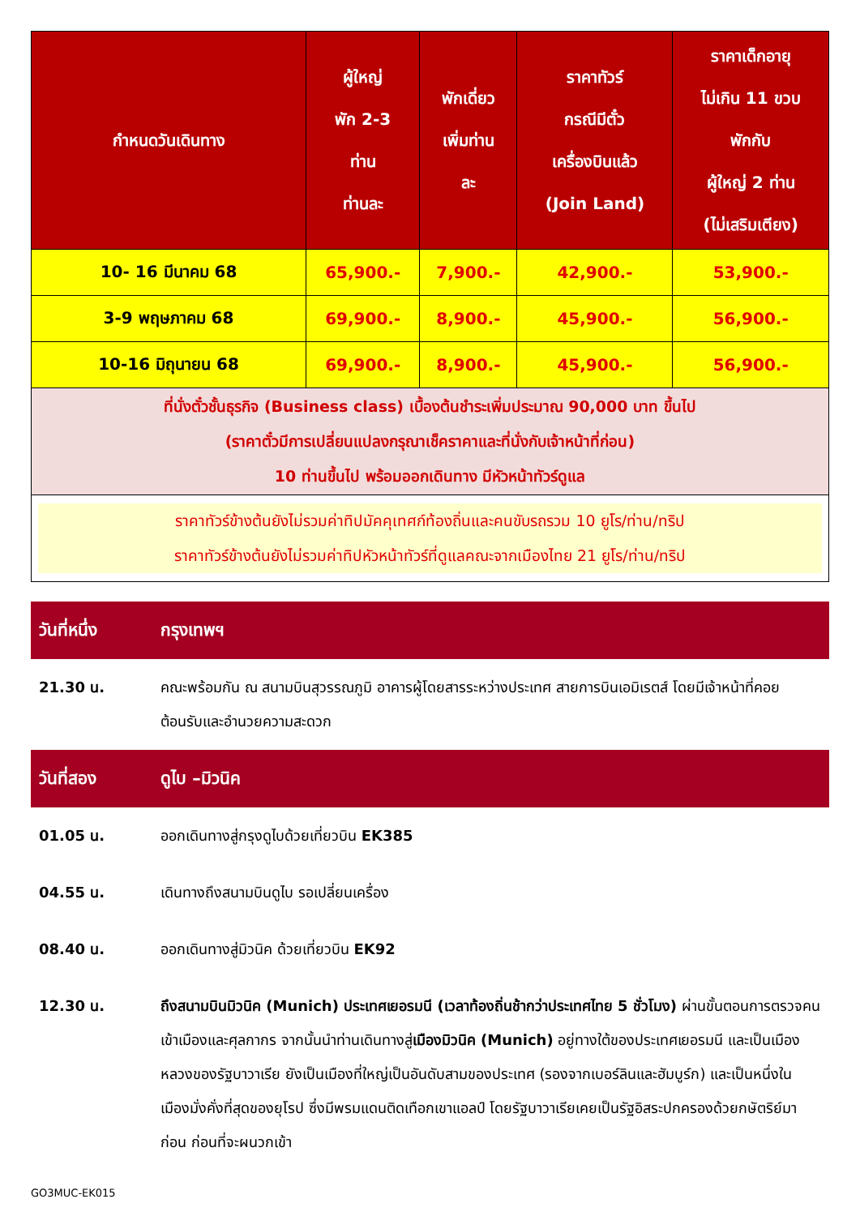| กำหนดวันเดินทาง | ผู้ใหญ่ พัก 2-3 ท่าน ท่านละ | พักเดี่ยว เพิ่มท่าน ละ | ราคาทัวร์ กรณีมีตั๋ว เครื่องบินแล้ว (Join Land) | ราคาเด็กอายุ ไม่เกิน 11 ขวบ พักกับ ผู้ใหญ่ 2 ท่าน (ไม่เสริมเตียง) |
| --- | --- | --- | --- | --- |
| 10- 16 มีนาคม 68 | 65,900.- | 7,900.- | 42,900.- | 53,900.- |
| 3-9 พฤษภาคม 68 | 69,900.- | 8,900.- | 45,900.- | 56,900.- |
| 10-16 มิถุนายน 68 | 69,900.- | 8,900.- | 45,900.- | 56,900.- |
| ที่นั่งตั๋วชั้นธุรกิจ (Business class) เบื้องต้นชำระเพิ่มประมาณ 90,000 บาท ขึ้นไป (ราคาตั๋วมีการเปลี่ยนแปลงกรุณาเช็คราคาและที่นั่งกับเจ้าหน้าที่ก่อน) 10 ท่านขึ้นไป พร้อมออกเดินทาง มีหัวหน้าทัวร์ดูแล | | | | |
| ราคาทัวร์ข้างต้นยังไม่รวมค่าทิปมัคคุเทศก์ท้องถิ่นและคนขับรถรวม 10 ยูโร/ท่าน/ทริป ราคาทัวร์ข้างต้นยังไม่รวมค่าทิปหัวหน้าทัวร์ที่ดูแลคณะจากเมืองไทย 21 ยูโร/ท่าน/ทริป | | | | |
| วันที่หนึ่ง | กรุงเทพฯ |
| --- | --- |
| 21.30 น. | คณะพร้อมกัน ณ สนามบินสุวรรณภูมิ อาคารผู้โดยสารระหว่างประเทศ สายการบินเอมิเรตส์ โดยมีเจ้าหน้าที่คอยต้อนรับและอำนวยความสะดวก |
| วันที่สอง | ดูไบ –มิวนิค |
| 01.05 น. | ออกเดินทางสู่กรุงดูไบด้วยเที่ยวบิน EK385 |
| 04.55 น. | เดินทางถึงสนามบินดูไบ รอเปลี่ยนเครื่อง |
| 08.40 น. | ออกเดินทางสู่มิวนิค ด้วยเที่ยวบิน EK92 |
| 12.30 น. | ถึงสนามบินมิวนิค (Munich) ประเทศเยอรมนี (เวลาท้องถิ่นช้ากว่าประเทศไทย 5 ชั่วโมง) ผ่านขั้นตอนการตรวจคนเข้าเมืองและศุลกากร จากนั้นนำท่านเดินทางสู่ เมืองมิวนิค (Munich) อยู่ทางใต้ของประเทศเยอรมนี และเป็นเมืองหลวงของรัฐบาวาเรีย ยังเป็นเมืองที่ใหญ่เป็นอันดับสามของประเทศ (รองจากเบอร์ลินและฮัมบูร์ก) และเป็นหนึ่งในเมืองมั่งคั่งที่สุดของยุโรป ซึ่งมีพรมแดนติดเทือกเขาแอลป์ โดยรัฐบาวาเรียเคยเป็นรัฐอิสระปกครองด้วยกษัตริย์มาก่อน ก่อนที่จะผนวกเข้า |
GO3MUC-EK015